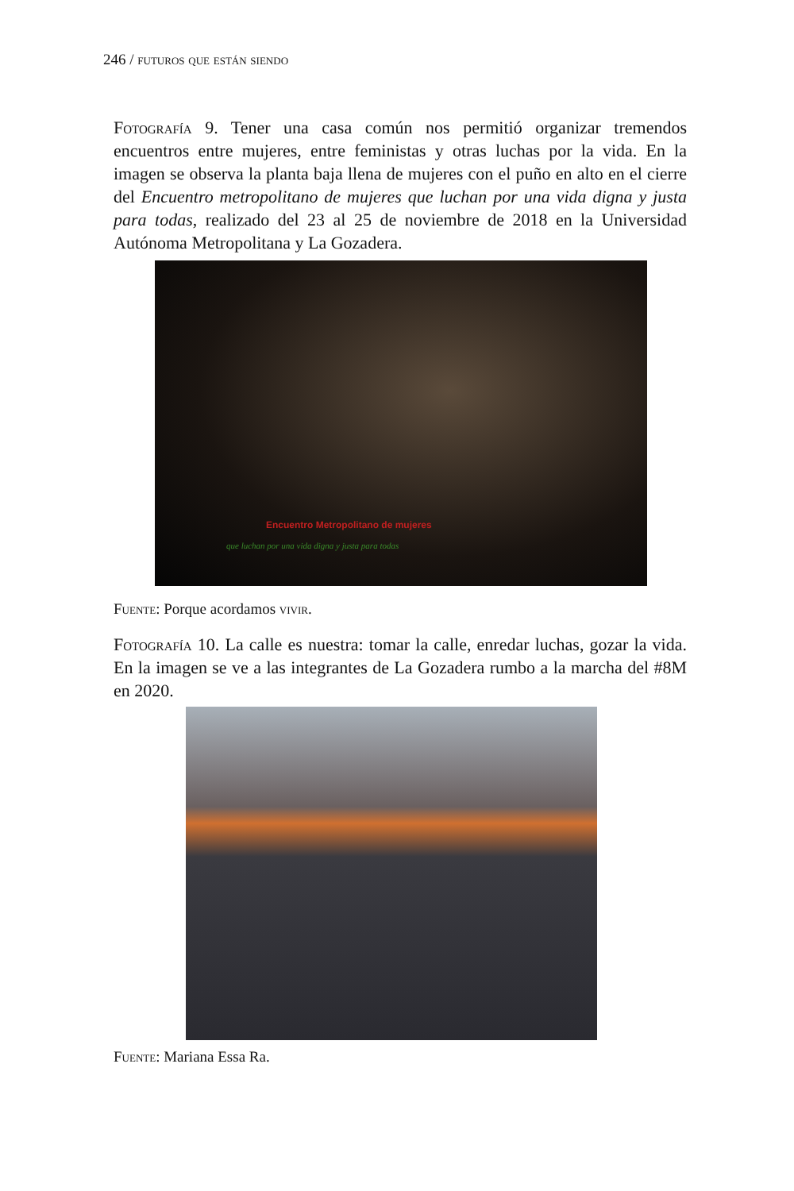246 / futuros que están siendo
Fotografía 9. Tener una casa común nos permitió organizar tremendos encuentros entre mujeres, entre feministas y otras luchas por la vida. En la imagen se observa la planta baja llena de mujeres con el puño en alto en el cierre del Encuentro metropolitano de mujeres que luchan por una vida digna y justa para todas, realizado del 23 al 25 de noviembre de 2018 en la Universidad Autónoma Metropolitana y La Gozadera.
Encuentro Metropolitano de mujeres
que luchan por una vida digna y justa para todas
Fuente: Porque acordamos vivir.
Fotografía 10. La calle es nuestra: tomar la calle, enredar luchas, gozar la vida. En la imagen se ve a las integrantes de La Gozadera rumbo a la marcha del #8M en 2020.
Fuente: Mariana Essa Ra.